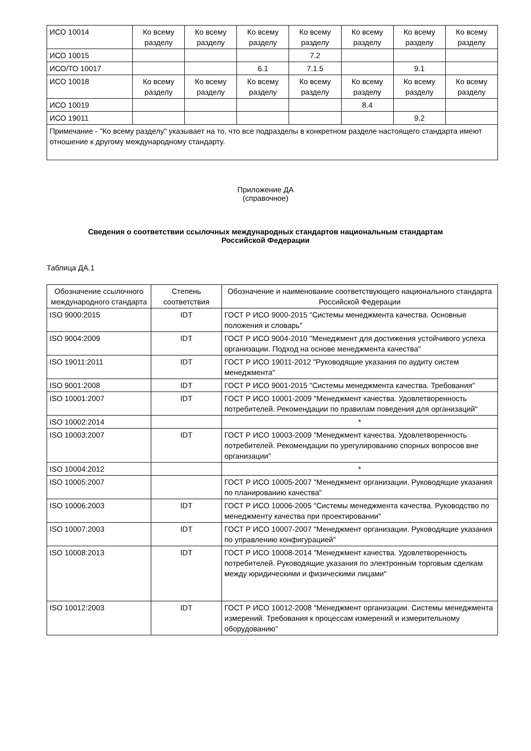| ИСО 10014 | Ко всему разделу | Ко всему разделу | Ко всему разделу | Ко всему разделу | Ко всему разделу | Ко всему разделу | Ко всему разделу |
| ИСО 10015 | | | | 7.2 | | | |
| ИСО/ТО 10017 | | | 6.1 | 7.1.5 | | 9.1 | |
| ИСО 10018 | Ко всему разделу | Ко всему разделу | Ко всему разделу | Ко всему разделу | Ко всему разделу | Ко всему разделу | Ко всему разделу |
| ИСО 10019 | | | | | 8.4 | | |
| ИСО 19011 | | | | | | 9.2 | |
| Примечание - "Ко всему разделу" указывает на то, что все подразделы в конкретном разделе настоящего стандарта имеют отношение к другому международному стандарту. | | | | | | | |
Приложение ДА
(справочное)
Сведения о соответствии ссылочных международных стандартов национальным стандартам
Российской Федерации
Таблица ДА.1
| Обозначение ссылочного международного стандарта | Степень соответствия | Обозначение и наименование соответствующего национального стандарта Российской Федерации |
| --- | --- | --- |
| ISO 9000:2015 | IDT | ГОСТ Р ИСО 9000-2015 "Системы менеджмента качества. Основные положения и словарь" |
| ISO 9004:2009 | IDT | ГОСТ Р ИСО 9004-2010 "Менеджмент для достижения устойчивого успеха организации. Подход на основе менеджмента качества" |
| ISO 19011:2011 | IDT | ГОСТ Р ИСО 19011-2012 "Руководящие указания по аудиту систем менеджмента" |
| ISO 9001:2008 | IDT | ГОСТ Р ИСО 9001-2015 "Системы менеджмента качества. Требования" |
| ISO 10001:2007 | IDT | ГОСТ Р ИСО 10001-2009 "Менеджмент качества. Удовлетворенность потребителей. Рекомендации по правилам поведения для организаций" |
| ISO 10002:2014 | | * |
| ISO 10003:2007 | IDT | ГОСТ Р ИСО 10003-2009 "Менеджмент качества. Удовлетворенность потребителей. Рекомендации по урегулированию спорных вопросов вне организации" |
| ISO 10004:2012 | | * |
| ISO 10005:2007 | | ГОСТ Р ИСО 10005-2007 "Менеджмент организации. Руководящие указания по планированию качества" |
| ISO 10006:2003 | IDT | ГОСТ Р ИСО 10006-2005 "Системы менеджмента качества. Руководство по менеджменту качества при проектировании" |
| ISO 10007:2003 | IDT | ГОСТ Р ИСО 10007-2007 "Менеджмент организации. Руководящие указания по управлению конфигурацией" |
| ISO 10008:2013 | IDT | ГОСТ Р ИСО 10008-2014 "Менеджмент качества. Удовлетворенность потребителей. Руководящие указания по электронным торговым сделкам между юридическими и физическими лицами" |
| ISO 10012:2003 | IDT | ГОСТ Р ИСО 10012-2008 "Менеджмент организации. Системы менеджмента измерений. Требования к процессам измерений и измерительному оборудованию" |